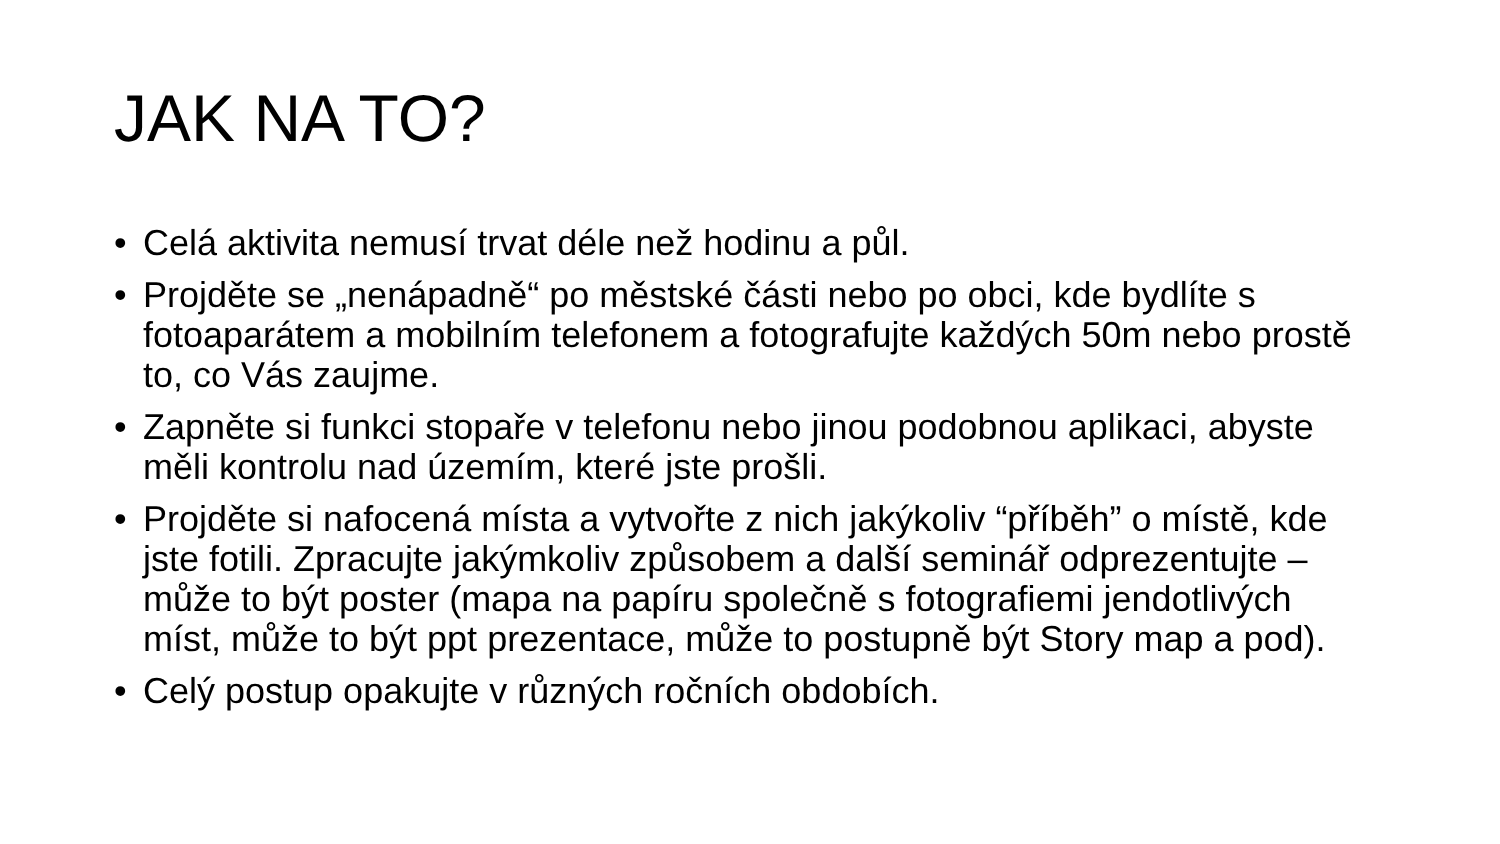JAK NA TO?
• Celá aktivita nemusí trvat déle než hodinu a půl.
• Projděte se „nenápadně“ po městské části nebo po obci, kde bydlíte s fotoaparátem a mobilním telefonem a fotografujte každých 50m nebo prostě to, co Vás zaujme.
• Zapněte si funkci stopaře v telefonu nebo jinou podobnou aplikaci, abyste měli kontrolu nad územím, které jste prošli.
• Projděte si nafocená místa a vytvořte z nich jakýkoliv “příběh” o místě, kde jste fotili. Zpracujte jakýmkoliv způsobem a další seminář odprezentujte – může to být poster (mapa na papíru společně s fotografiemi jendotlivých míst, může to být ppt prezentace, může to postupně být Story map a pod).
• Celý postup opakujte v různých ročních obdobích.